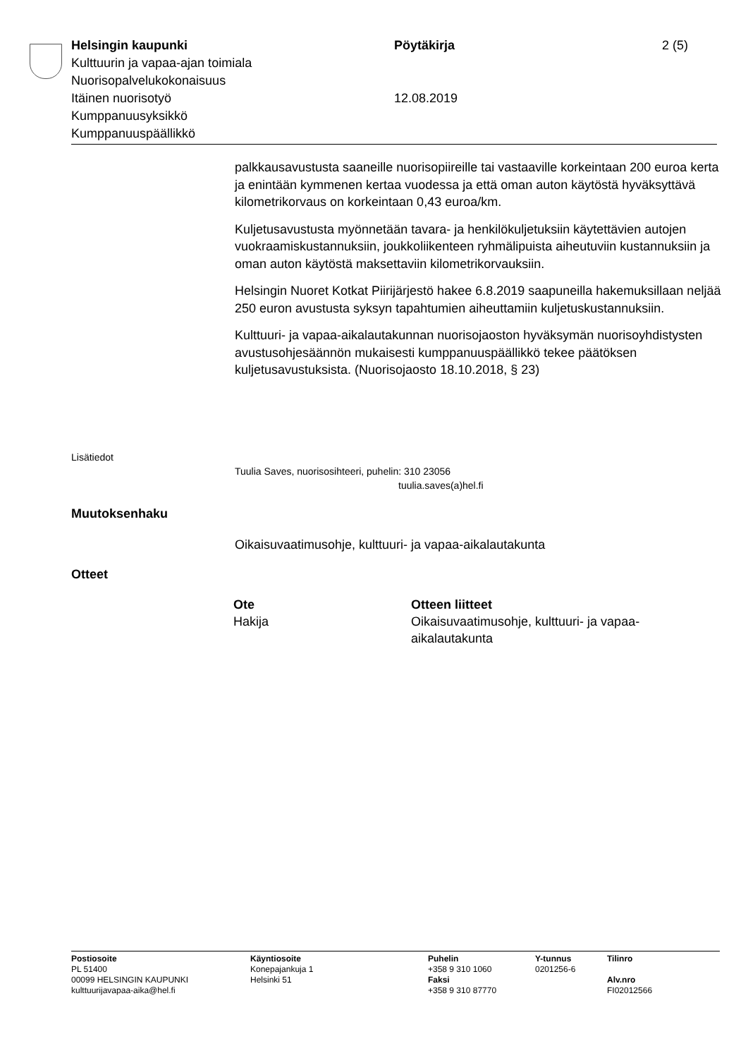Helsingin kaupunki Pöytäkirja 2 (5)
Kulttuurin ja vapaa-ajan toimiala
Nuorisopalvelukokonaisuus
Itäinen nuorisotyö 12.08.2019
Kumppanuusyksikkö
Kumppanuuspäällikkö
palkkausavustusta saaneille nuorisopiireille tai vastaaville korkeintaan 200 euroa kerta ja enintään kymmenen kertaa vuodessa ja että oman auton käytöstä hyväksyttävä kilometrikorvaus on korkeintaan 0,43 euroa/km.
Kuljetusavustusta myönnetään tavara- ja henkilökuljetuksiin käytettävien autojen vuokraamiskustannuksiin, joukkoliikenteen ryhmälipuista aiheutuviin kustannuksiin ja oman auton käytöstä maksettaviin kilometrikorvauksiin.
Helsingin Nuoret Kotkat Piirijärjestö hakee 6.8.2019 saapuneilla hakemuksillaan neljää 250 euron avustusta syksyn tapahtumien aiheuttamiin kuljetuskustannuksiin.
Kulttuuri- ja vapaa-aikalautakunnan nuorisojaoston hyväksymän nuorisoyhdistysten avustusohjesäännön mukaisesti kumppanuuspäällikkö tekee päätöksen kuljetusavustuksista. (Nuorisojaosto 18.10.2018, § 23)
Lisätiedot
Tuulia Saves, nuorisosihteeri, puhelin: 310 23056
tuulia.saves(a)hel.fi
Muutoksenhaku
Oikaisuvaatimusohje, kulttuuri- ja vapaa-aikalautakunta
Otteet
| Ote | Otteen liitteet |
| --- | --- |
| Hakija | Oikaisuvaatimusohje, kulttuuri- ja vapaa-aikalautakunta |
| Postiosoite | Käyntiosoite | Puhelin | Y-tunnus | Tilinro |
| --- | --- | --- | --- | --- |
| PL 51400 | Konepajankuja 1 | +358 9 310 1060 | 0201256-6 | |
| 00099 HELSINGIN KAUPUNKI | Helsinki 51 | Faksi | | Alv.nro |
| kulttuurijavapaa-aika@hel.fi | | +358 9 310 87770 | | FI02012566 |